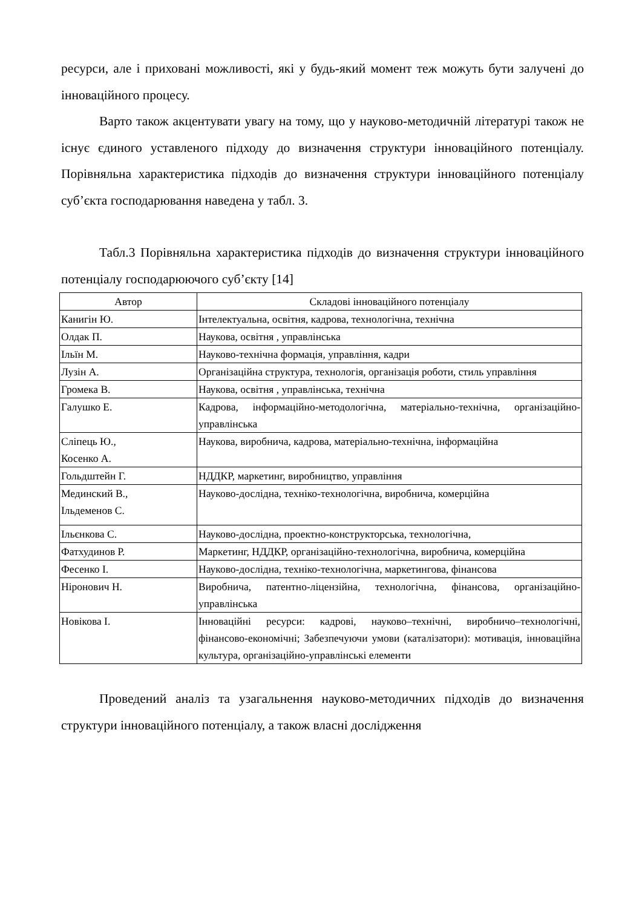ресурси, але і приховані можливості, які у будь-який момент теж можуть бути залучені до інноваційного процесу.
Варто також акцентувати увагу на тому, що у науково-методичній літературі також не існує єдиного уставленого підходу до визначення структури інноваційного потенціалу. Порівняльна характеристика підходів до визначення структури інноваційного потенціалу суб’єкта господарювання наведена у табл. 3.
Табл.3 Порівняльна характеристика підходів до визначення структури інноваційного потенціалу господарюючого суб’єкту [14]
| Автор | Складові інноваційного потенціалу |
| --- | --- |
| Канигін Ю. | Інтелектуальна, освітня, кадрова, технологічна, технічна |
| Олдак П. | Наукова, освітня , управлінська |
| Ільїн М. | Науково-технічна формація, управління, кадри |
| Лузін А. | Організаційна структура, технологія, організація роботи, стиль управління |
| Громека В. | Наукова, освітня , управлінська, технічна |
| Галушко Е. | Кадрова, інформаційно-методологічна, матеріально-технічна, організаційно-управлінська |
| Сліпець Ю., Косенко А. | Наукова, виробнича, кадрова, матеріально-технічна, інформаційна |
| Гольдштейн Г. | НДДКР, маркетинг, виробництво, управління |
| Мединский В., Ільдеменов С. | Науково-дослідна, техніко-технологічна, виробнича, комерційна |
| Ільєнкова С. | Науково-дослідна, проектно-конструкторська, технологічна, |
| Фатхудинов Р. | Маркетинг, НДДКР, організаційно-технологічна, виробнича, комерційна |
| Фесенко І. | Науково-дослідна, техніко-технологічна, маркетингова, фінансова |
| Ніронович Н. | Виробнича, патентно-ліцензійна, технологічна, фінансова, організаційно-управлінська |
| Новікова І. | Інноваційні ресурси: кадрові, науково–технічні, виробничо–технологічні, фінансово-економічні; Забезпечуючи умови (каталізатори): мотивація, інноваційна культура, організаційно-управлінські елементи |
Проведений аналіз та узагальнення науково-методичних підходів до визначення структури інноваційного потенціалу, а також власні дослідження